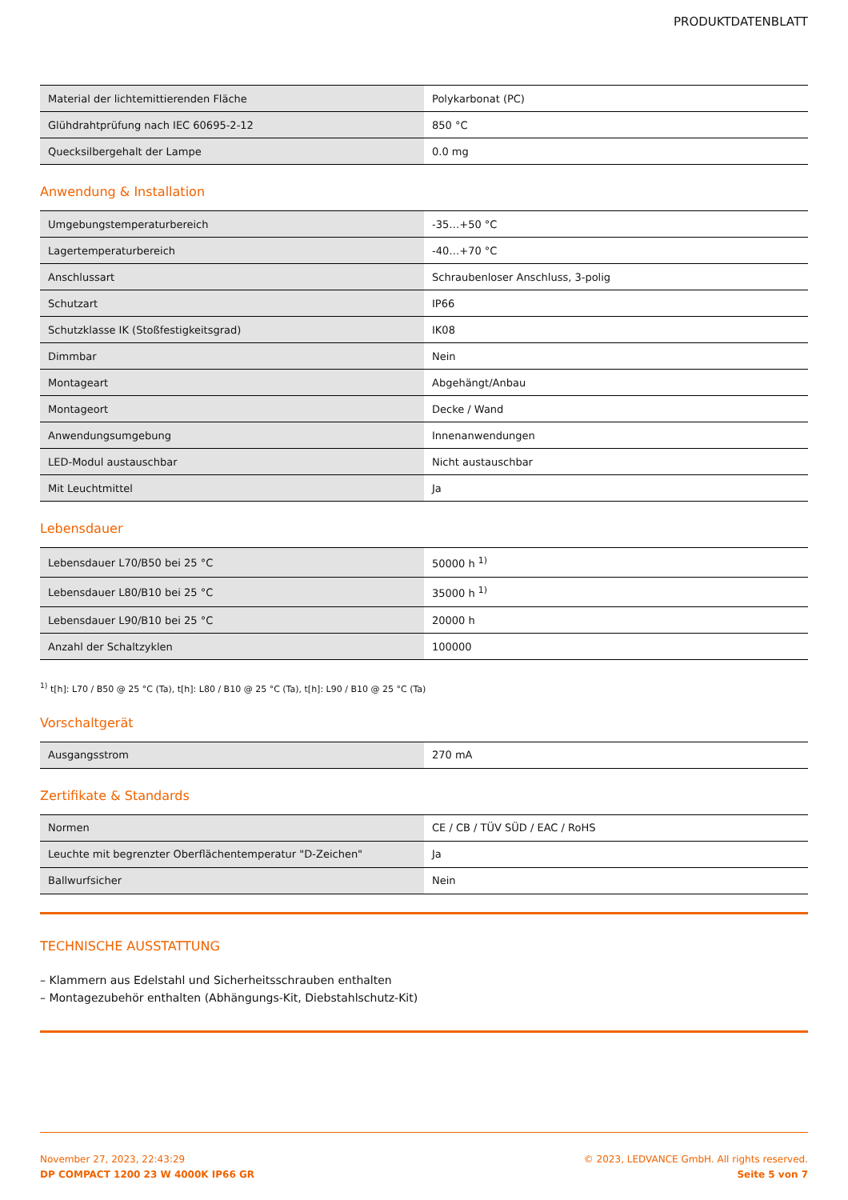PRODUKTDATENBLATT
| Material der lichtemittierenden Fläche | Polykarbonat (PC) |
| Glühdrahtprüfung nach IEC 60695-2-12 | 850 °C |
| Quecksilbergehalt der Lampe | 0.0 mg |
Anwendung & Installation
| Umgebungstemperaturbereich | -35…+50 °C |
| Lagertemperaturbereich | -40…+70 °C |
| Anschlussart | Schraubenloser Anschluss, 3-polig |
| Schutzart | IP66 |
| Schutzklasse IK (Stoßfestigkeitsgrad) | IK08 |
| Dimmbar | Nein |
| Montageart | Abgehängt/Anbau |
| Montageort | Decke / Wand |
| Anwendungsumgebung | Innenanwendungen |
| LED-Modul austauschbar | Nicht austauschbar |
| Mit Leuchtmittel | Ja |
Lebensdauer
| Lebensdauer L70/B50 bei 25 °C | 50000 h <sup>1)</sup> |
| Lebensdauer L80/B10 bei 25 °C | 35000 h <sup>1)</sup> |
| Lebensdauer L90/B10 bei 25 °C | 20000 h |
| Anzahl der Schaltzyklen | 100000 |
<sup>1)</sup> t[h]: L70 / B50 @ 25 °C (Ta), t[h]: L80 / B10 @ 25 °C (Ta), t[h]: L90 / B10 @ 25 °C (Ta)
Vorschaltgerät
| Ausgangsstrom | 270 mA |
Zertifikate & Standards
| Normen | CE / CB / TÜV SÜD / EAC / RoHS |
| Leuchte mit begrenzter Oberflächentemperatur "D-Zeichen" | Ja |
| Ballwurfsicher | Nein |
TECHNISCHE AUSSTATTUNG
– Klammern aus Edelstahl und Sicherheitsschrauben enthalten
– Montagezubehör enthalten (Abhängungs-Kit, Diebstahlschutz-Kit)
November 27, 2023, 22:43:29
DP COMPACT 1200 23 W 4000K IP66 GR
© 2023, LEDVANCE GmbH. All rights reserved.
Seite 5 von 7